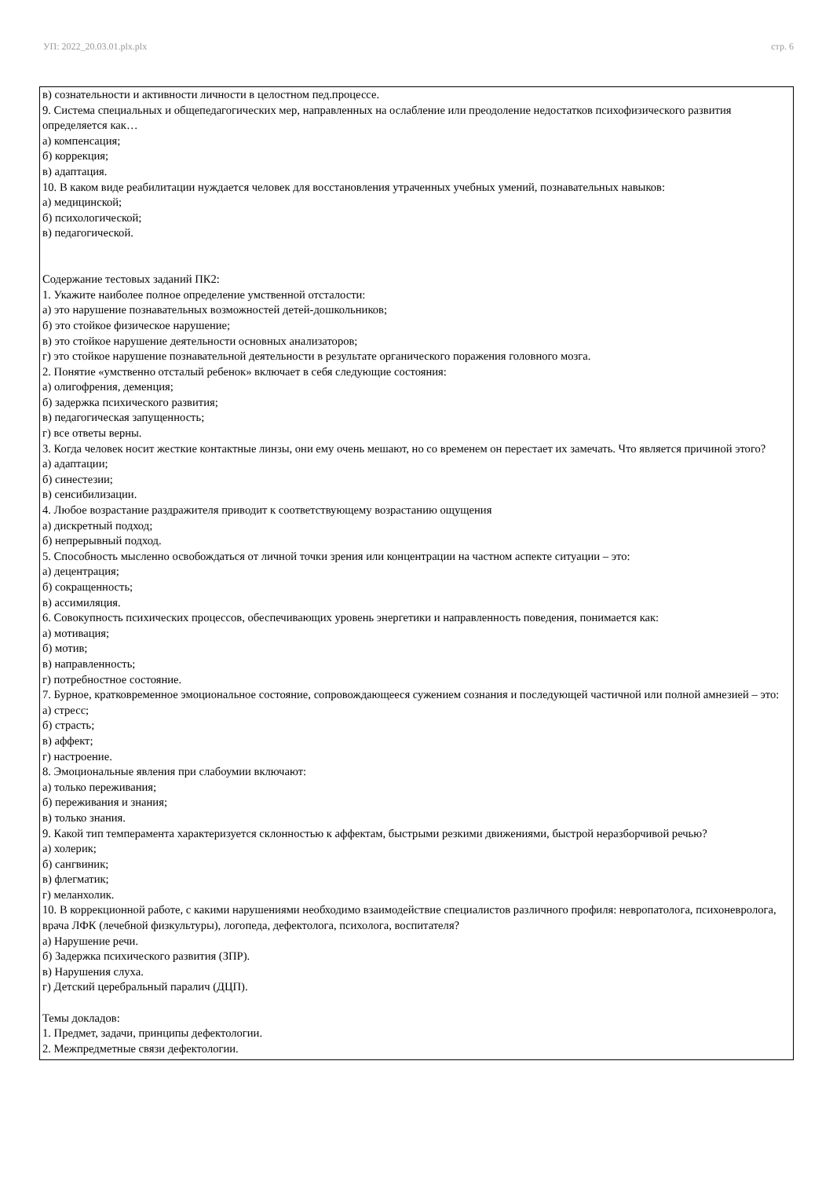УП: 2022_20.03.01.plx.plx стр. 6
в) сознательности и активности личности в целостном пед.процессе.
9. Система специальных и общепедагогических мер, направленных на ослабление или преодоление недостатков психофизического развития определяется как…
а) компенсация;
б) коррекция;
в) адаптация.
10. В каком виде реабилитации нуждается человек для восстановления утраченных учебных умений, познавательных навыков:
а) медицинской;
б) психологической;
в) педагогической.
Содержание тестовых заданий ПК2:
1. Укажите наиболее полное определение умственной отсталости:
а) это нарушение познавательных возможностей детей-дошкольников;
б) это стойкое физическое нарушение;
в) это стойкое нарушение деятельности основных анализаторов;
г) это стойкое нарушение познавательной деятельности в результате органического поражения головного мозга.
2. Понятие «умственно отсталый ребенок» включает в себя следующие состояния:
а) олигофрения, деменция;
б) задержка психического развития;
в) педагогическая запущенность;
г) все ответы верны.
3. Когда человек носит жесткие контактные линзы, они ему очень мешают, но со временем он перестает их замечать. Что является причиной этого?
а) адаптации;
б) синестезии;
в) сенсибилизации.
4. Любое возрастание раздражителя приводит к соответствующему возрастанию ощущения
а) дискретный подход;
б) непрерывный подход.
5. Способность мысленно освобождаться от личной точки зрения или концентрации на частном аспекте ситуации – это:
а) децентрация;
б) сокращенность;
в) ассимиляция.
6. Совокупность психических процессов, обеспечивающих уровень энергетики и направленность поведения, понимается как:
а) мотивация;
б) мотив;
в) направленность;
г) потребностное состояние.
7. Бурное, кратковременное эмоциональное состояние, сопровождающееся сужением сознания и последующей частичной или полной амнезией – это:
а) стресс;
б) страсть;
в) аффект;
г) настроение.
8. Эмоциональные явления при слабоумии включают:
а) только переживания;
б) переживания и знания;
в) только знания.
9. Какой тип темперамента характеризуется склонностью к аффектам, быстрыми резкими движениями, быстрой неразборчивой речью?
а) холерик;
б) сангвиник;
в) флегматик;
г) меланхолик.
10. В коррекционной работе, с какими нарушениями необходимо взаимодействие специалистов различного профиля: невропатолога, психоневролога, врача ЛФК (лечебной физкультуры), логопеда, дефектолога, психолога, воспитателя?
а) Нарушение речи.
б) Задержка психического развития (ЗПР).
в) Нарушения слуха.
г) Детский церебральный паралич (ДЦП).
Темы докладов:
1. Предмет, задачи, принципы дефектологии.
2. Межпредметные связи дефектологии.